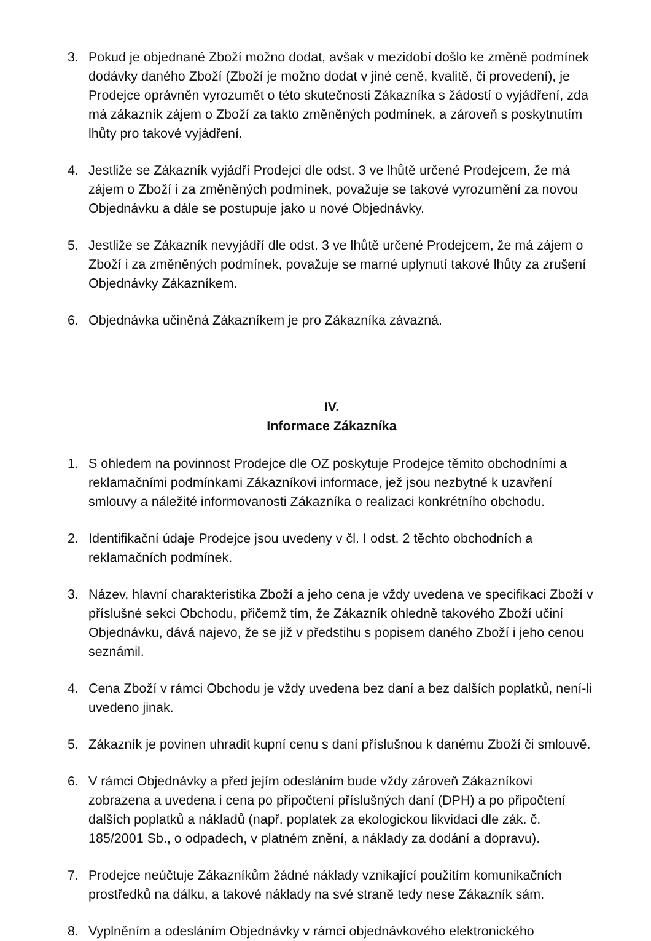3. Pokud je objednané Zboží možno dodat, avšak v mezidobí došlo ke změně podmínek dodávky daného Zboží (Zboží je možno dodat v jiné ceně, kvalitě, či provedení), je Prodejce oprávněn vyrozumět o této skutečnosti Zákazníka s žádostí o vyjádření, zda má zákazník zájem o Zboží za takto změněných podmínek, a zároveň s poskytnutím lhůty pro takové vyjádření.
4. Jestliže se Zákazník vyjádří Prodejci dle odst. 3 ve lhůtě určené Prodejcem, že má zájem o Zboží i za změněných podmínek, považuje se takové vyrozumění za novou Objednávku a dále se postupuje jako u nové Objednávky.
5. Jestliže se Zákazník nevyjádří dle odst. 3 ve lhůtě určené Prodejcem, že má zájem o Zboží i za změněných podmínek, považuje se marné uplynutí takové lhůty za zrušení Objednávky Zákazníkem.
6. Objednávka učiněná Zákazníkem je pro Zákazníka závazná.
IV.
Informace Zákazníka
1. S ohledem na povinnost Prodejce dle OZ poskytuje Prodejce těmito obchodními a reklamačními podmínkami Zákazníkovi informace, jež jsou nezbytné k uzavření smlouvy a náležité informovanosti Zákazníka o realizaci konkrétního obchodu.
2. Identifikační údaje Prodejce jsou uvedeny v čl. I odst. 2 těchto obchodních a reklamačních podmínek.
3. Název, hlavní charakteristika Zboží a jeho cena je vždy uvedena ve specifikaci Zboží v příslušné sekci Obchodu, přičemž tím, že Zákazník ohledně takového Zboží učiní Objednávku, dává najevo, že se již v předstihu s popisem daného Zboží i jeho cenou seznámil.
4. Cena Zboží v rámci Obchodu je vždy uvedena bez daní a bez dalších poplatků, není-li uvedeno jinak.
5. Zákazník je povinen uhradit kupní cenu s daní příslušnou k danému Zboží či smlouvě.
6. V rámci Objednávky a před jejím odesláním bude vždy zároveň Zákazníkovi zobrazena a uvedena i cena po připočtení příslušných daní (DPH) a po připočtení dalších poplatků a nákladů (např. poplatek za ekologickou likvidaci dle zák. č. 185/2001 Sb., o odpadech, v platném znění, a náklady za dodání a dopravu).
7. Prodejce neúčtuje Zákazníkům žádné náklady vznikající použitím komunikačních prostředků na dálku, a takové náklady na své straně tedy nese Zákazník sám.
8. Vyplněním a odesláním Objednávky v rámci objednávkového elektronického